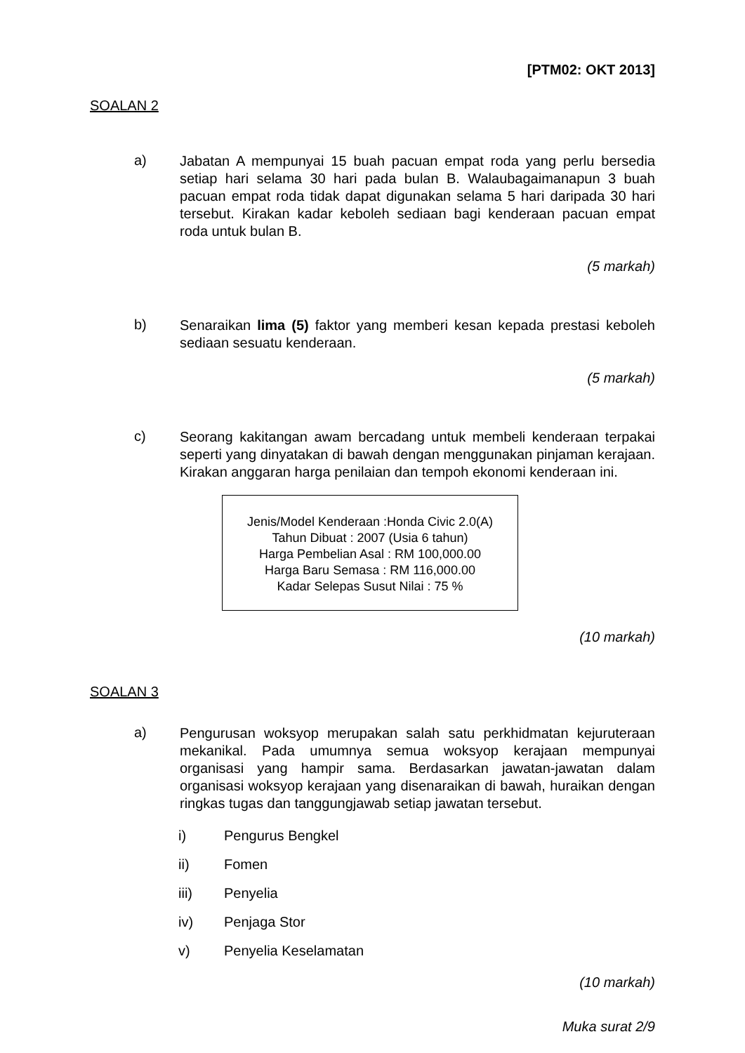[PTM02: OKT 2013]
SOALAN 2
a)
Jabatan A mempunyai 15 buah pacuan empat roda yang perlu bersedia setiap hari selama 30 hari pada bulan B. Walaubagaimanapun 3 buah pacuan empat roda tidak dapat digunakan selama 5 hari daripada 30 hari tersebut. Kirakan kadar keboleh sediaan bagi kenderaan pacuan empat roda untuk bulan B.
(5 markah)
b)
Senaraikan lima (5) faktor yang memberi kesan kepada prestasi keboleh sediaan sesuatu kenderaan.
(5 markah)
c)
Seorang kakitangan awam bercadang untuk membeli kenderaan terpakai seperti yang dinyatakan di bawah dengan menggunakan pinjaman kerajaan. Kirakan anggaran harga penilaian dan tempoh ekonomi kenderaan ini.
Jenis/Model Kenderaan :Honda Civic 2.0(A)
Tahun Dibuat : 2007 (Usia 6 tahun)
Harga Pembelian Asal : RM 100,000.00
Harga Baru Semasa : RM 116,000.00
Kadar Selepas Susut Nilai : 75 %
(10 markah)
SOALAN 3
a)
Pengurusan woksyop merupakan salah satu perkhidmatan kejuruteraan mekanikal. Pada umumnya semua woksyop kerajaan mempunyai organisasi yang hampir sama. Berdasarkan jawatan-jawatan dalam organisasi woksyop kerajaan yang disenaraikan di bawah, huraikan dengan ringkas tugas dan tanggungjawab setiap jawatan tersebut.
i) Pengurus Bengkel
ii) Fomen
iii) Penyelia
iv) Penjaga Stor
v) Penyelia Keselamatan
(10 markah)
Muka surat 2/9